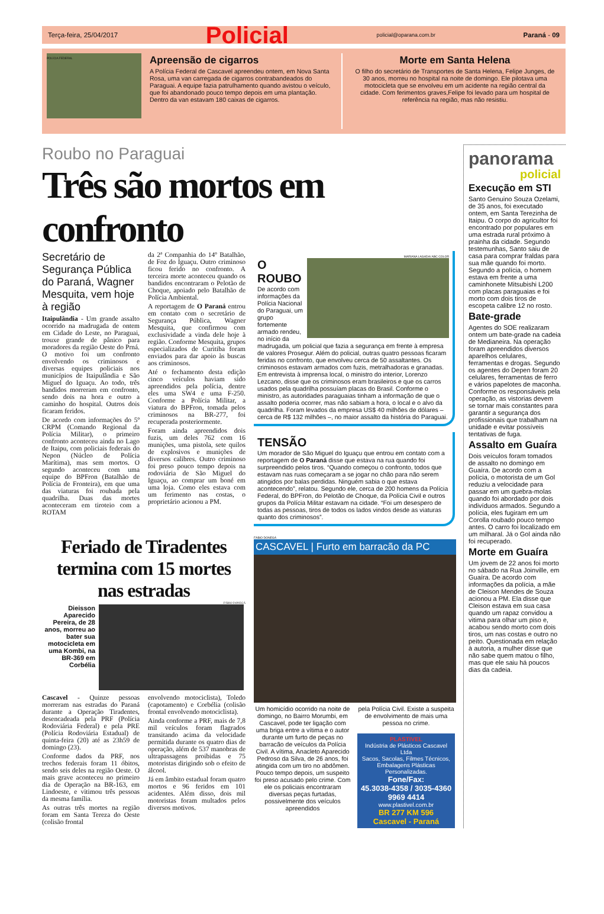Terça-feira, 25/04/2017 Policial policial@oparana.com.br Paraná - 09
POLÍCIA FEDERAL
Apreensão de cigarros
A Polícia Federal de Cascavel apreendeu ontem, em Nova Santa Rosa, uma van carregada de cigarros contrabandeados do Paraguai. A equipe fazia patrulhamento quando avistou o veículo, que foi abandonado pouco tempo depois em uma plantação. Dentro da van estavam 180 caixas de cigarros.
Morte em Santa Helena
O filho do secretário de Transportes de Santa Helena, Felipe Junges, de 30 anos, morreu no hospital na noite de domingo. Ele pilotava uma motocicleta que se envolveu em um acidente na região central da cidade. Com ferimentos graves,Felipe foi levado para um hospital de referência na região, mas não resistiu.
Roubo no Paraguai
Três são mortos em confronto
Secretário de Segurança Pública do Paraná, Wagner Mesquita, vem hoje à região
Itaipulândia - Um grande assalto ocorrido na madrugada de ontem em Cidade do Leste, no Paraguai, trouxe grande de pânico para moradores da região Oeste do Prná. O motivo foi um confronto envolvendo os criminosos e diversas equipes policiais nos municípios de Itaipulândia e São Miguel do Iguaçu. Ao todo, três bandidos morreram em confronto, sendo dois na hora e outro a caminho do hospital. Outros dois ficaram feridos.
De acordo com informações do 5º CRPM (Comando Regional da Polícia Militar), o primeiro confronto aconteceu ainda no Lago de Itaipu, com policiais federais do Nepon (Núcleo de Polícia Marítima), mas sem mortos. O segundo aconteceu com uma equipe do BPFron (Batalhão de Polícia de Fronteira), em que uma das viaturas foi roubada pela quadrilha. Duas das mortes aconteceram em tiroteio com a ROTAM
da 2ª Companhia do 14º Batalhão, de Foz do Iguaçu. Outro criminoso ficou ferido no confronto. A terceira morte aconteceu quando os bandidos encontraram o Pelotão de Choque, apoiado pelo Batalhão de Polícia Ambiental.
A reportagem de O Paraná entrou em contato com o secretário de Segurança Pública, Wagner Mesquita, que confirmou com exclusividade a vinda dele hoje à região. Conforme Mesquita, grupos especializados de Curitiba foram enviados para dar apoio às buscas aos criminosos.
Até o fechamento desta edição cinco veículos haviam sido apreendidos pela polícia, dentre eles uma SW4 e uma F-250. Conforme a Polícia Militar, a viatura do BPFron, tomada pelos criminosos na BR-277, foi recuperada posteriormente.
Foram ainda apreendidos dois fuzis, um deles 762 com 16 munições, uma pistola, sete quilos de explosivos e munições de diversos calibres. Outro criminoso foi preso pouco tempo depois na rodoviária de São Miguel do Iguaçu, ao comprar um boné em uma loja. Como eles estava com um ferimento nas costas, o proprietário acionou a PM.
MARIANA LAGADA/ ABC COLOR
O ROUBO
De acordo com informações da Polícia Nacional do Paraguai, um grupo fortemente armado rendeu, no início da madrugada, um policial que fazia a segurança em frente à empresa de valores Prosegur. Além do policial, outras quatro pessoas ficaram feridas no confronto, que envolveu cerca de 50 assaltantes. Os criminosos estavam armados com fuzis, metralhadoras e granadas. Em entrevista à imprensa local, o ministro do interior, Lorenzo Lezcano, disse que os criminosos eram brasileiros e que os carros usados pela quadrilha possuíam placas do Brasil. Conforme o ministro, as autoridades paraguaias tinham a informação de que o assalto poderia ocorrer, mas não sabiam a hora, o local e o alvo da quadrilha. Foram levados da empresa US$ 40 milhões de dólares – cerca de R$ 132 milhões –, no maior assalto da história do Paraguai.
TENSÃO
Um morador de São Miguel do Iguaçu que entrou em contato com a reportagem de O Paraná disse que estava na rua quando foi surpreendido pelos tiros. “Quando começou o confronto, todos que estavam nas ruas começaram a se jogar no chão para não serem atingidos por balas perdidas. Ninguém sabia o que estava acontecendo”, relatou. Segundo ele, cerca de 200 homens da Polícia Federal, do BPFron, do Pelotão de Choque, da Polícia Civil e outros grupos da Polícia Militar estavam na cidade. “Foi um desespero de todas as pessoas, tiros de todos os lados vindos desde as viaturas quanto dos criminosos”.
Feriado de Tiradentes termina com 15 mortes nas estradas
FÁBIO DONEGÁ
Dieisson Aparecido Pereira, de 28 anos, morreu ao bater sua motocicleta em uma Kombi, na BR-369 em Corbélia
Cascavel - Quinze pessoas morreram nas estradas do Paraná durante a Operação Tiradentes, desencadeada pela PRF (Polícia Rodoviária Federal) e pela PRE (Polícia Rodoviária Estadual) de quinta-feira (20) até as 23h59 de domingo (23).
Conforme dados da PRF, nos trechos federais foram 11 óbitos, sendo seis deles na região Oeste. O mais grave aconteceu no primeiro dia de Operação na BR-163, em Lindoeste, e vitimou três pessoas da mesma família.
As outras três mortes na região foram em Santa Tereza do Oeste (colisão frontal
envolvendo motociclista), Toledo (capotamento) e Corbélia (colisão frontal envolvendo motociclista).
Ainda conforme a PRF, mais de 7,8 mil veículos foram flagrados transitando acima da velocidade permitida durante os quatro dias de operação, além de 537 manobras de ultrapassagens proibidas e 75 motoristas dirigindo sob o efeito de álcool.
Já em âmbito estadual foram quatro mortos e 96 feridos em 101 acidentes. Além disso, dois mil motoristas foram multados pelos diversos motivos.
FÁBIO DONEGÁ
CASCAVEL | Furto em barracão da PC
Um homicídio ocorrido na noite de domingo, no Bairro Morumbi, em Cascavel, pode ter ligação com uma briga entre a vítima e o autor durante um furto de peças no barracão de veículos da Polícia Civil. A vítima, Anacleto Aparecido Pedroso da Silva, de 26 anos, foi atingida com um tiro no abdômen. Pouco tempo depois, um suspeito foi preso acusado pelo crime. Com ele os policiais encontraram diversas peças furtadas, possivelmente dos veículos apreendidos
pela Polícia Civil. Existe a suspeita de envolvimento de mais uma pessoa no crime.
PLASTIVEL
Indústria de Plásticos Cascavel Ltda
Sacos, Sacolas, Filmes Técnicos, Embalagens Plásticas Personalizadas.
Fone/Fax:
45.3038-4358 / 3035-4360
9969 4414
www.plastivel.com.br
BR 277 KM 596
Cascavel - Paraná
panorama
policial
Execução em STI
Santo Genuino Souza Ozelami, de 35 anos, foi executado ontem, em Santa Terezinha de Itaipu. O corpo do agricultor foi encontrado por populares em uma estrada rural próximo à prainha da cidade. Segundo testemunhas, Santo saiu de casa para comprar fraldas para sua mãe quando foi morto. Segundo a polícia, o homem estava em frente a uma caminhonete Mitsubishi L200 com placas paraguaias e foi morto com dois tiros de escopeta calibre 12 no rosto.
Bate-grade
Agentes do SOE realizaram ontem um bate-grade na cadeia de Medianeira. Na operação foram apreendidos diversos aparelhos celulares, ferramentas e drogas. Segundo os agentes do Depen foram 20 celulares, ferramentas de ferro e vários papelotes de maconha. Conforme os responsáveis pela operação, as vistorias devem se tornar mais constantes para garantir a segurança dos profissionais que trabalham na unidade e evitar possíveis tentativas de fuga.
Assalto em Guaíra
Dois veículos foram tomados de assalto no domingo em Guaíra. De acordo com a polícia, o motorista de um Gol reduziu a velocidade para passar em um quebra-molas quando foi abordado por dois indivíduos armados. Segundo a polícia, eles fugiram em um Corolla roubado pouco tempo antes. O carro foi localizado em um milharal. Já o Gol ainda não foi recuperado.
Morte em Guaíra
Um jovem de 22 anos foi morto no sábado na Rua Joinville, em Guaíra. De acordo com informações da polícia, a mãe de Cleison Mendes de Souza acionou a PM. Ela disse que Cleison estava em sua casa quando um rapaz convidou a vitima para olhar um piso e, acabou sendo morto com dois tiros, um nas costas e outro no peito. Questionada em relação à autoria, a mulher disse que não sabe quem matou o filho, mas que ele saiu há poucos dias da cadeia.